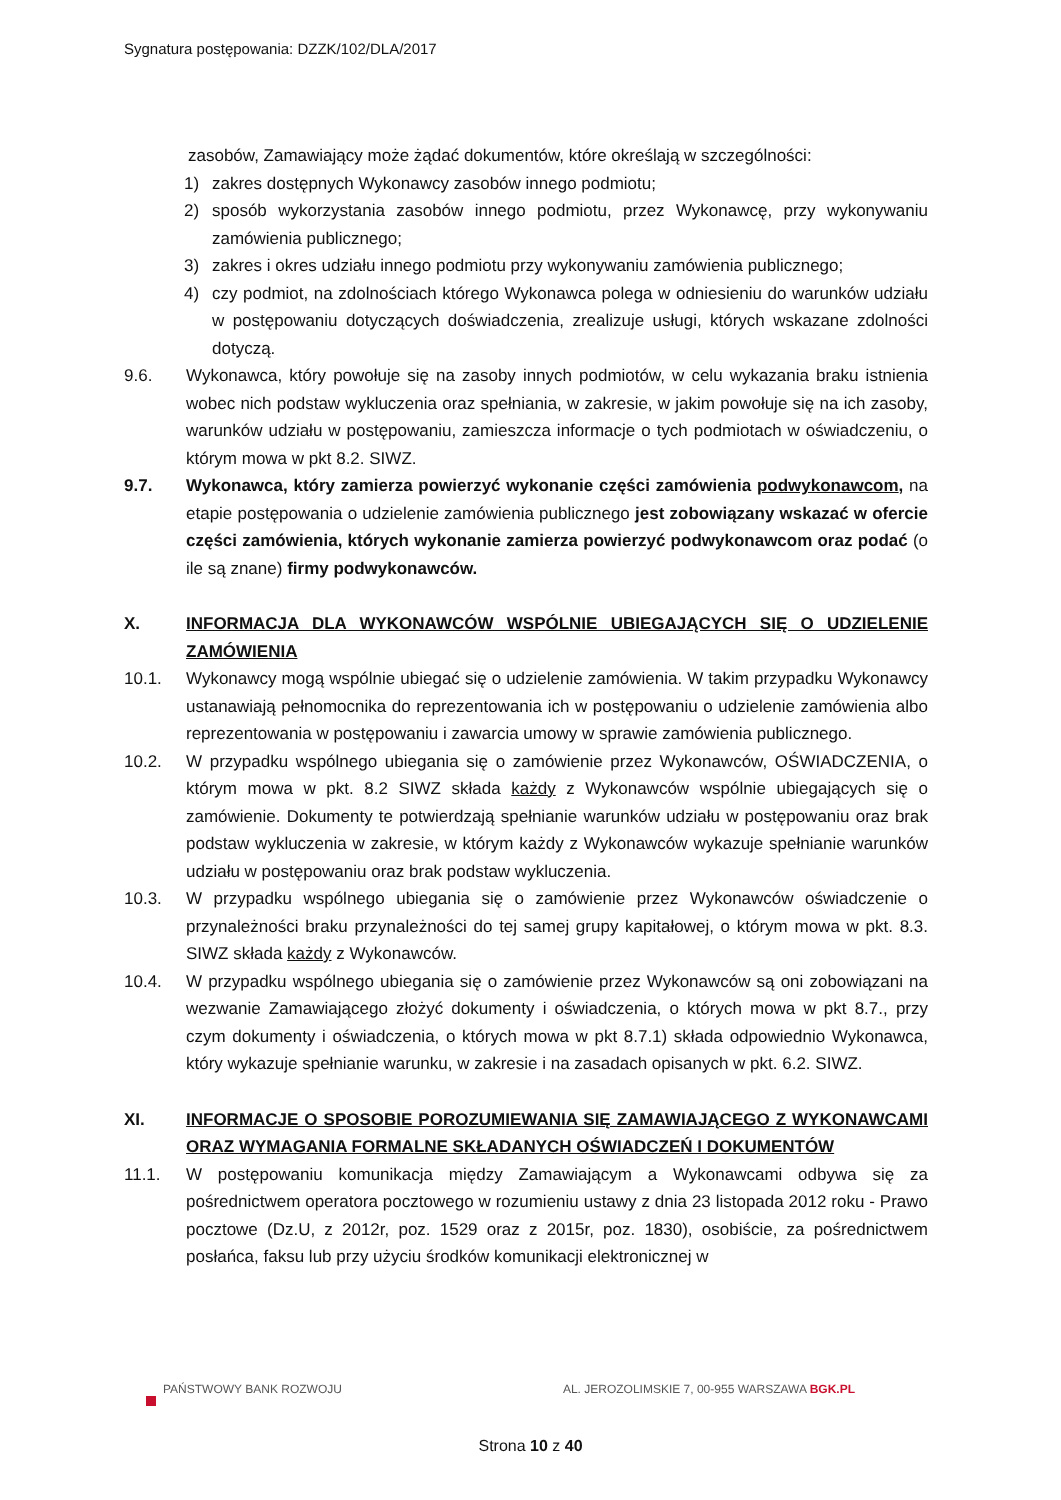Sygnatura postępowania: DZZK/102/DLA/2017
zasobów, Zamawiający może żądać dokumentów, które określają w szczególności:
1) zakres dostępnych Wykonawcy zasobów innego podmiotu;
2) sposób wykorzystania zasobów innego podmiotu, przez Wykonawcę, przy wykonywaniu zamówienia publicznego;
3) zakres i okres udziału innego podmiotu przy wykonywaniu zamówienia publicznego;
4) czy podmiot, na zdolnościach którego Wykonawca polega w odniesieniu do warunków udziału w postępowaniu dotyczących doświadczenia, zrealizuje usługi, których wskazane zdolności dotyczą.
9.6. Wykonawca, który powołuje się na zasoby innych podmiotów, w celu wykazania braku istnienia wobec nich podstaw wykluczenia oraz spełniania, w zakresie, w jakim powołuje się na ich zasoby, warunków udziału w postępowaniu, zamieszcza informacje o tych podmiotach w oświadczeniu, o którym mowa w pkt 8.2. SIWZ.
9.7. Wykonawca, który zamierza powierzyć wykonanie części zamówienia podwykonawcom, na etapie postępowania o udzielenie zamówienia publicznego jest zobowiązany wskazać w ofercie części zamówienia, których wykonanie zamierza powierzyć podwykonawcom oraz podać (o ile są znane) firmy podwykonawców.
X. INFORMACJA DLA WYKONAWCÓW WSPÓLNIE UBIEGAJĄCYCH SIĘ O UDZIELENIE ZAMÓWIENIA
10.1. Wykonawcy mogą wspólnie ubiegać się o udzielenie zamówienia. W takim przypadku Wykonawcy ustanawiają pełnomocnika do reprezentowania ich w postępowaniu o udzielenie zamówienia albo reprezentowania w postępowaniu i zawarcia umowy w sprawie zamówienia publicznego.
10.2. W przypadku wspólnego ubiegania się o zamówienie przez Wykonawców, OŚWIADCZENIA, o którym mowa w pkt. 8.2 SIWZ składa każdy z Wykonawców wspólnie ubiegających się o zamówienie. Dokumenty te potwierdzają spełnianie warunków udziału w postępowaniu oraz brak podstaw wykluczenia w zakresie, w którym każdy z Wykonawców wykazuje spełnianie warunków udziału w postępowaniu oraz brak podstaw wykluczenia.
10.3. W przypadku wspólnego ubiegania się o zamówienie przez Wykonawców oświadczenie o przynależności braku przynależności do tej samej grupy kapitałowej, o którym mowa w pkt. 8.3. SIWZ składa każdy z Wykonawców.
10.4. W przypadku wspólnego ubiegania się o zamówienie przez Wykonawców są oni zobowiązani na wezwanie Zamawiającego złożyć dokumenty i oświadczenia, o których mowa w pkt 8.7., przy czym dokumenty i oświadczenia, o których mowa w pkt 8.7.1) składa odpowiednio Wykonawca, który wykazuje spełnianie warunku, w zakresie i na zasadach opisanych w pkt. 6.2. SIWZ.
XI. INFORMACJE O SPOSOBIE POROZUMIEWANIA SIĘ ZAMAWIAJĄCEGO Z WYKONAWCAMI ORAZ WYMAGANIA FORMALNE SKŁADANYCH OŚWIADCZEŃ I DOKUMENTÓW
11.1. W postępowaniu komunikacja między Zamawiającym a Wykonawcami odbywa się za pośrednictwem operatora pocztowego w rozumieniu ustawy z dnia 23 listopada 2012 roku - Prawo pocztowe (Dz.U, z 2012r, poz. 1529 oraz z 2015r, poz. 1830), osobiście, za pośrednictwem posłańca, faksu lub przy użyciu środków komunikacji elektronicznej w
PAŃSTWOWY BANK ROZWOJU AL. JEROZOLIMSKIE 7, 00-955 WARSZAWA BGK.PL
Strona 10 z 40